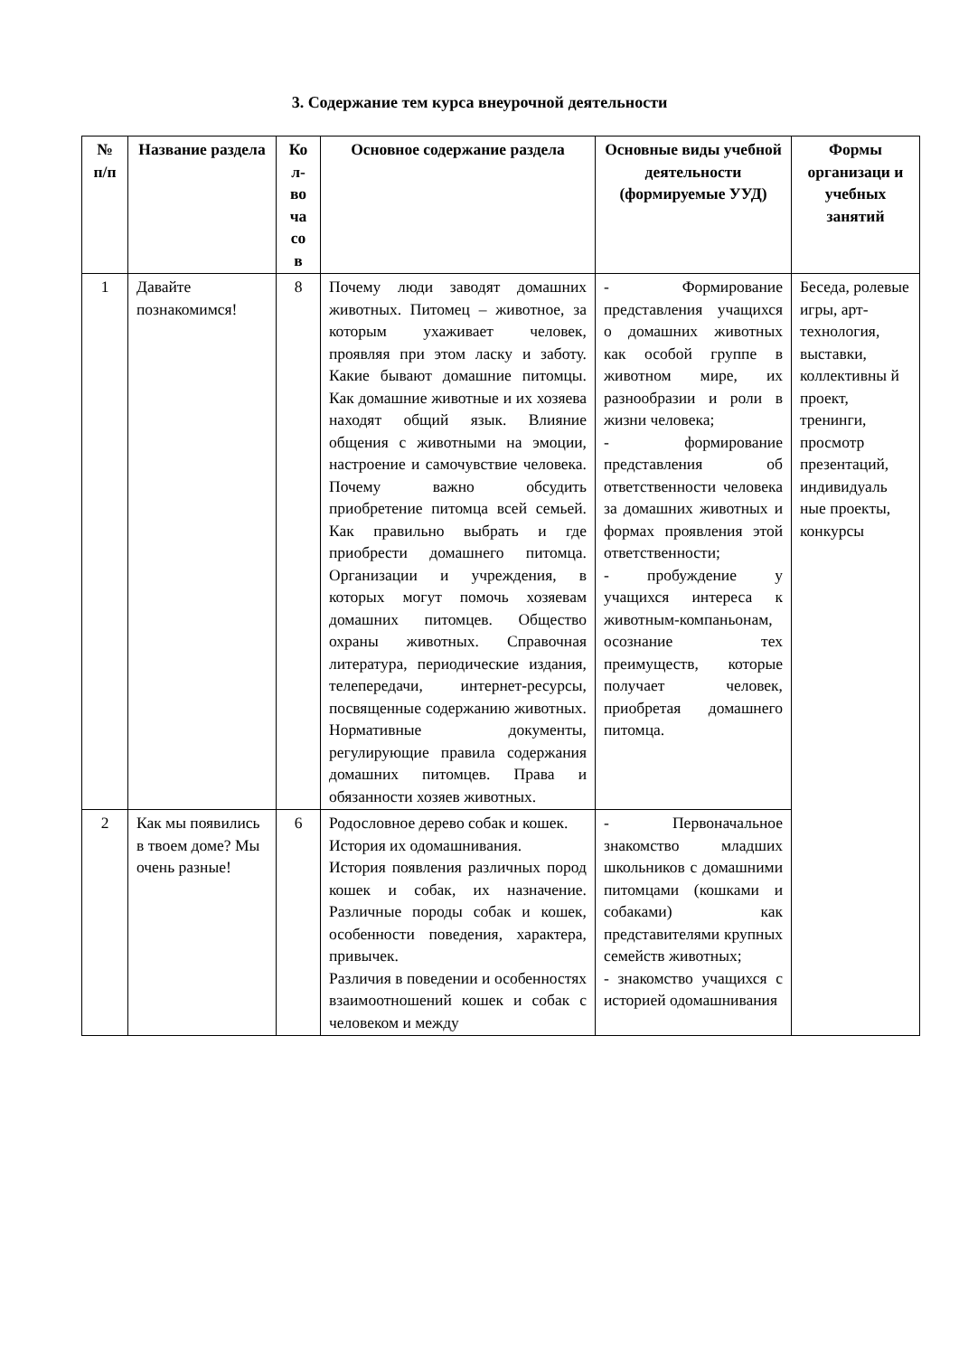3. Содержание тем курса внеурочной деятельности
| № п/п | Название раздела | Ко л-во ча со в | Основное содержание раздела | Основные виды учебной деятельности (формируемые УУД) | Формы организаци и учебных занятий |
| --- | --- | --- | --- | --- | --- |
| 1 | Давайте познакомимся! | 8 | Почему люди заводят домашних животных. Питомец – животное, за которым ухаживает человек, проявляя при этом ласку и заботу. Какие бывают домашние питомцы. Как домашние животные и их хозяева находят общий язык. Влияние общения с животными на эмоции, настроение и самочувствие человека. Почему важно обсудить приобретение питомца всей семьей. Как правильно выбрать и где приобрести домашнего питомца. Организации и учреждения, в которых могут помочь хозяевам домашних питомцев. Общество охраны животных. Справочная литература, периодические издания, телепередачи, интернет-ресурсы, посвященные содержанию животных. Нормативные документы, регулирующие правила содержания домашних питомцев. Права и обязанности хозяев животных. | - Формирование представления учащихся о домашних животных как особой группе в животном мире, их разнообразии и роли в жизни человека; - формирование представления об ответственности человека за домашних животных и формах проявления этой ответственности; - пробуждение у учащихся интереса к животным-компаньонам, осознание тех преимуществ, которые получает человек, приобретая домашнего питомца. | Беседа, ролевые игры, арт-технология, выставки, коллективны й проект, тренинги, просмотр презентаций, индивидуаль ные проекты, конкурсы |
| 2 | Как мы появились в твоем доме? Мы очень разные! | 6 | Родословное дерево собак и кошек. История их одомашнивания. История появления различных пород кошек и собак, их назначение. Различные породы собак и кошек, особенности поведения, характера, привычек. Различия в поведении и особенностях взаимоотношений кошек и собак с человеком и между | - Первоначальное знакомство младших школьников с домашними питомцами (кошками и собаками) как представителями крупных семейств животных; - знакомство учащихся с историей одомашнивания | |